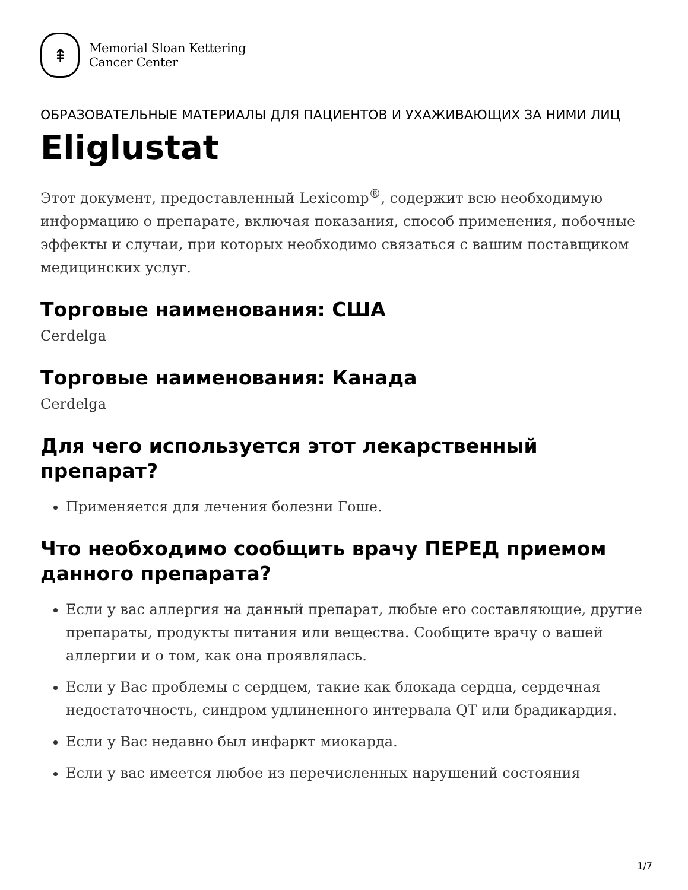⇞
Memorial Sloan Kettering
Cancer Center
ОБРАЗОВАТЕЛЬНЫЕ МАТЕРИАЛЫ ДЛЯ ПАЦИЕНТОВ И УХАЖИВАЮЩИХ ЗА НИМИ ЛИЦ
Eliglustat
Этот документ, предоставленный Lexicomp<sup>®</sup>, содержит всю необходимую информацию о препарате, включая показания, способ применения, побочные эффекты и случаи, при которых необходимо связаться с вашим поставщиком медицинских услуг.
Торговые наименования: США
Cerdelga
Торговые наименования: Канада
Cerdelga
Для чего используется этот лекарственный препарат?
Применяется для лечения болезни Гоше.
Что необходимо сообщить врачу ПЕРЕД приемом данного препарата?
Если у вас аллергия на данный препарат, любые его составляющие, другие препараты, продукты питания или вещества. Сообщите врачу о вашей аллергии и о том, как она проявлялась.
Если у Вас проблемы с сердцем, такие как блокада сердца, сердечная недостаточность, синдром удлиненного интервала QT или брадикардия.
Если у Вас недавно был инфаркт миокарда.
Если у вас имеется любое из перечисленных нарушений состояния
1/7